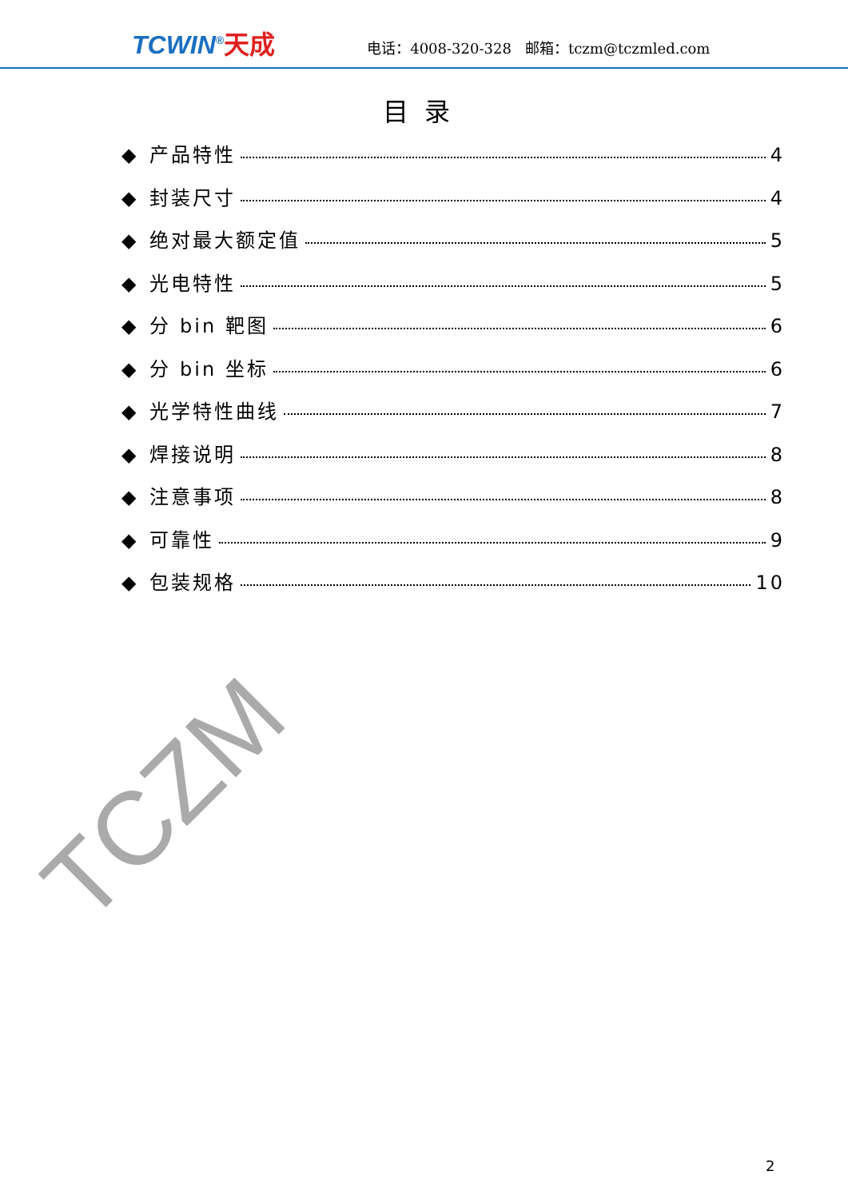TCWIN<sup>®</sup>天成
电话：4008-320-328 邮箱：tczm@tczmled.com
目录
◆ 产品特性 4
◆ 封装尺寸 4
◆ 绝对最大额定值 5
◆ 光电特性 5
◆ 分 bin 靶图 6
◆ 分 bin 坐标 6
◆ 光学特性曲线 7
◆ 焊接说明 8
◆ 注意事项 8
◆ 可靠性 9
◆ 包装规格 10
TCZM
2